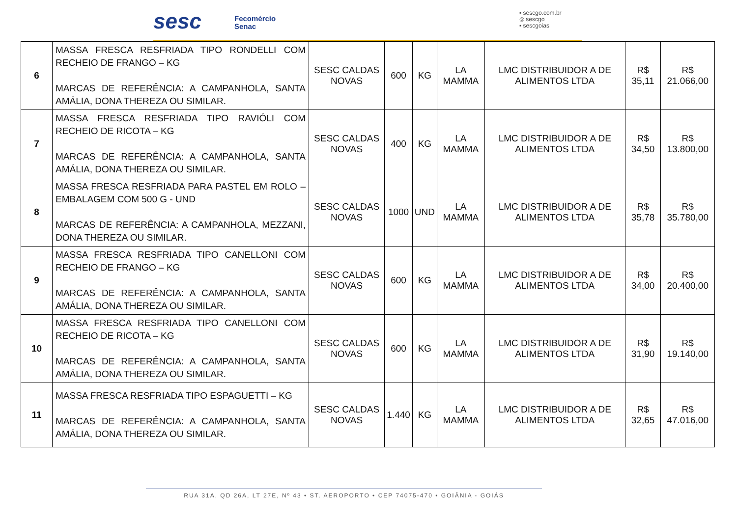sesc
Fecomércio
Senac
▪ sescgo.com.br
◎ sescgo
▪ sescgoias
| 6 | MASSA FRESCA RESFRIADA TIPO RONDELLI COM RECHEIO DE FRANGO – KG MARCAS DE REFERÊNCIA: A CAMPANHOLA, SANTA AMÁLIA, DONA THEREZA OU SIMILAR. | SESC CALDAS NOVAS | 600 | KG | LA MAMMA | LMC DISTRIBUIDOR A DE ALIMENTOS LTDA | R$ 35,11 | R$ 21.066,00 |
| 7 | MASSA FRESCA RESFRIADA TIPO RAVIÓLI COM RECHEIO DE RICOTA – KG MARCAS DE REFERÊNCIA: A CAMPANHOLA, SANTA AMÁLIA, DONA THEREZA OU SIMILAR. | SESC CALDAS NOVAS | 400 | KG | LA MAMMA | LMC DISTRIBUIDOR A DE ALIMENTOS LTDA | R$ 34,50 | R$ 13.800,00 |
| 8 | MASSA FRESCA RESFRIADA PARA PASTEL EM ROLO – EMBALAGEM COM 500 G - UND MARCAS DE REFERÊNCIA: A CAMPANHOLA, MEZZANI, DONA THEREZA OU SIMILAR. | SESC CALDAS NOVAS | 1000 | UND | LA MAMMA | LMC DISTRIBUIDOR A DE ALIMENTOS LTDA | R$ 35,78 | R$ 35.780,00 |
| 9 | MASSA FRESCA RESFRIADA TIPO CANELLONI COM RECHEIO DE FRANGO – KG MARCAS DE REFERÊNCIA: A CAMPANHOLA, SANTA AMÁLIA, DONA THEREZA OU SIMILAR. | SESC CALDAS NOVAS | 600 | KG | LA MAMMA | LMC DISTRIBUIDOR A DE ALIMENTOS LTDA | R$ 34,00 | R$ 20.400,00 |
| 10 | MASSA FRESCA RESFRIADA TIPO CANELLONI COM RECHEIO DE RICOTA – KG MARCAS DE REFERÊNCIA: A CAMPANHOLA, SANTA AMÁLIA, DONA THEREZA OU SIMILAR. | SESC CALDAS NOVAS | 600 | KG | LA MAMMA | LMC DISTRIBUIDOR A DE ALIMENTOS LTDA | R$ 31,90 | R$ 19.140,00 |
| 11 | MASSA FRESCA RESFRIADA TIPO ESPAGUETTI – KG MARCAS DE REFERÊNCIA: A CAMPANHOLA, SANTA AMÁLIA, DONA THEREZA OU SIMILAR. | SESC CALDAS NOVAS | 1.440 | KG | LA MAMMA | LMC DISTRIBUIDOR A DE ALIMENTOS LTDA | R$ 32,65 | R$ 47.016,00 |
RUA 31A, QD 26A, LT 27E, Nº 43 • ST. AEROPORTO • CEP 74075-470 • GOIÂNIA - GOIÁS